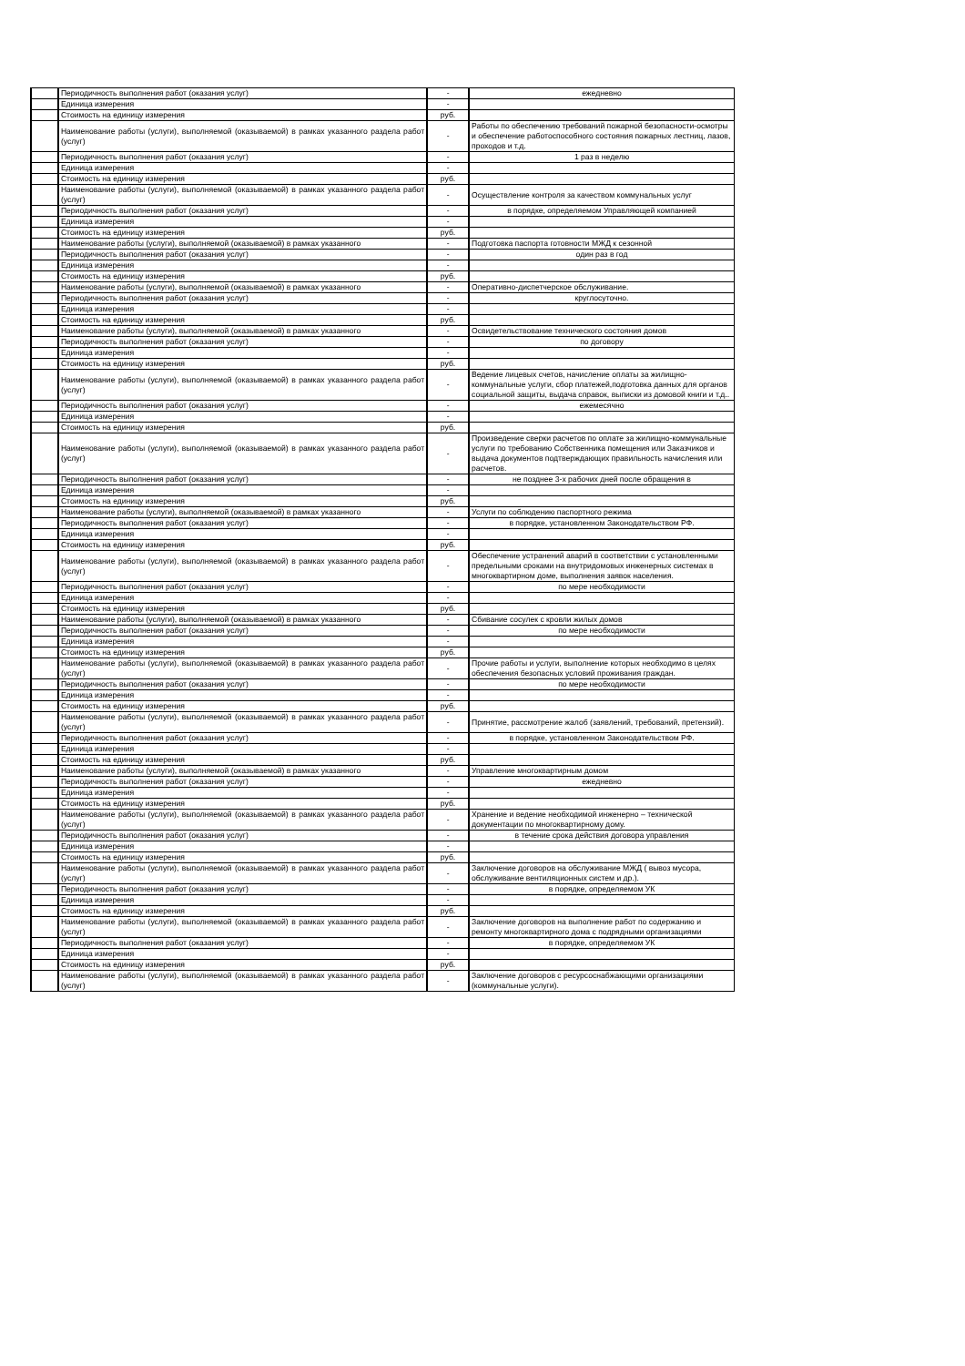| | Периодичность выполнения работ (оказания услуг) | - | ежедневно |
| | Единица измерения | - | |
| | Стоимость на единицу измерения | руб. | |
| | Наименование работы (услуги), выполняемой (оказываемой) в рамках указанного раздела работ (услуг) | - | Работы по обеспечению требований пожарной безопасности-осмотры и обеспечение работоспособного состояния пожарных лестниц, лазов, проходов и т.д. |
| | Периодичность выполнения работ (оказания услуг) | - | 1 раз в неделю |
| | Единица измерения | - | |
| | Стоимость на единицу измерения | руб. | |
| | Наименование работы (услуги), выполняемой (оказываемой) в рамках указанного раздела работ (услуг) | - | Осуществление контроля за качеством коммунальных услуг |
| | Периодичность выполнения работ (оказания услуг) | - | в порядке, определяемом Управляющей компанией |
| | Единица измерения | - | |
| | Стоимость на единицу измерения | руб. | |
| | Наименование работы (услуги), выполняемой (оказываемой) в рамках указанного | - | Подготовка паспорта готовности МЖД к сезонной |
| | Периодичность выполнения работ (оказания услуг) | - | один раз в год |
| | Единица измерения | - | |
| | Стоимость на единицу измерения | руб. | |
| | Наименование работы (услуги), выполняемой (оказываемой) в рамках указанного | - | Оперативно-диспетчерское обслуживание. |
| | Периодичность выполнения работ (оказания услуг) | - | круглосуточно. |
| | Единица измерения | - | |
| | Стоимость на единицу измерения | руб. | |
| | Наименование работы (услуги), выполняемой (оказываемой) в рамках указанного | - | Освидетельствование технического состояния домов |
| | Периодичность выполнения работ (оказания услуг) | - | по договору |
| | Единица измерения | - | |
| | Стоимость на единицу измерения | руб. | |
| | Наименование работы (услуги), выполняемой (оказываемой) в рамках указанного раздела работ (услуг) | - | Ведение лицевых счетов, начисление оплаты за жилищно-коммунальные услуги, сбор платежей,подготовка данных для органов социальной защиты, выдача справок, выписки из домовой книги и т.д.. |
| | Периодичность выполнения работ (оказания услуг) | - | ежемесячно |
| | Единица измерения | - | |
| | Стоимость на единицу измерения | руб. | |
| | Наименование работы (услуги), выполняемой (оказываемой) в рамках указанного раздела работ (услуг) | - | Произведение сверки расчетов по оплате за жилищно-коммунальные услуги по требованию Собственника помещения или Заказчиков и выдача документов подтверждающих правильность начисления или расчетов. |
| | Периодичность выполнения работ (оказания услуг) | - | не позднее 3-х рабочих дней после обращения в |
| | Единица измерения | - | |
| | Стоимость на единицу измерения | руб. | |
| | Наименование работы (услуги), выполняемой (оказываемой) в рамках указанного | - | Услуги по соблюдению паспортного режима |
| | Периодичность выполнения работ (оказания услуг) | - | в порядке, установленном Законодательством РФ. |
| | Единица измерения | - | |
| | Стоимость на единицу измерения | руб. | |
| | Наименование работы (услуги), выполняемой (оказываемой) в рамках указанного раздела работ (услуг) | - | Обеспечение устранений аварий в соответствии с установленными предельными сроками на внутридомовых инженерных системах в многоквартирном доме, выполнения заявок населения. |
| | Периодичность выполнения работ (оказания услуг) | - | по мере необходимости |
| | Единица измерения | - | |
| | Стоимость на единицу измерения | руб. | |
| | Наименование работы (услуги), выполняемой (оказываемой) в рамках указанного | - | Сбивание сосулек с кровли жилых домов |
| | Периодичность выполнения работ (оказания услуг) | - | по мере необходимости |
| | Единица измерения | - | |
| | Стоимость на единицу измерения | руб. | |
| | Наименование работы (услуги), выполняемой (оказываемой) в рамках указанного раздела работ (услуг) | - | Прочие работы и услуги, выполнение которых необходимо в целях обеспечения безопасных условий проживания граждан. |
| | Периодичность выполнения работ (оказания услуг) | - | по мере необходимости |
| | Единица измерения | - | |
| | Стоимость на единицу измерения | руб. | |
| | Наименование работы (услуги), выполняемой (оказываемой) в рамках указанного раздела работ (услуг) | - | Принятие, рассмотрение жалоб (заявлений, требований, претензий). |
| | Периодичность выполнения работ (оказания услуг) | - | в порядке, установленном Законодательством РФ. |
| | Единица измерения | - | |
| | Стоимость на единицу измерения | руб. | |
| | Наименование работы (услуги), выполняемой (оказываемой) в рамках указанного | - | Управление многоквартирным домом |
| | Периодичность выполнения работ (оказания услуг) | - | ежедневно |
| | Единица измерения | - | |
| | Стоимость на единицу измерения | руб. | |
| | Наименование работы (услуги), выполняемой (оказываемой) в рамках указанного раздела работ (услуг) | - | Хранение и ведение необходимой инженерно – технической документации по многоквартирному дому. |
| | Периодичность выполнения работ (оказания услуг) | - | в течение срока действия договора управления |
| | Единица измерения | - | |
| | Стоимость на единицу измерения | руб. | |
| | Наименование работы (услуги), выполняемой (оказываемой) в рамках указанного раздела работ (услуг) | - | Заключение договоров на обслуживание МЖД ( вывоз мусора, обслуживание вентиляционных систем и др.). |
| | Периодичность выполнения работ (оказания услуг) | - | в порядке, определяемом УК |
| | Единица измерения | - | |
| | Стоимость на единицу измерения | руб. | |
| | Наименование работы (услуги), выполняемой (оказываемой) в рамках указанного раздела работ (услуг) | - | Заключение договоров на выполнение работ по содержанию и ремонту многоквартирного дома с подрядными организациями |
| | Периодичность выполнения работ (оказания услуг) | - | в порядке, определяемом УК |
| | Единица измерения | - | |
| | Стоимость на единицу измерения | руб. | |
| | Наименование работы (услуги), выполняемой (оказываемой) в рамках указанного раздела работ (услуг) | - | Заключение договоров с ресурсоснабжающими организациями (коммунальные услуги). |